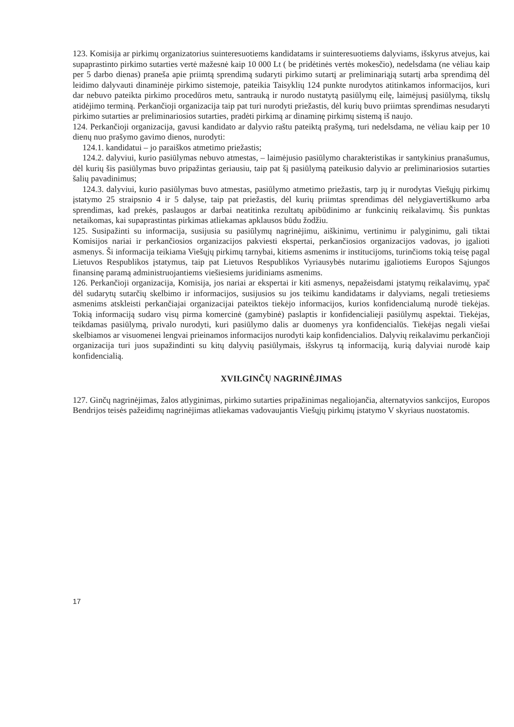123. Komisija ar pirkimų organizatorius suinteresuotiems kandidatams ir suinteresuotiems dalyviams, išskyrus atvejus, kai supaprastinto pirkimo sutarties vertė mažesnė kaip 10 000 Lt ( be pridėtinės vertės mokesčio), nedelsdama (ne vėliau kaip per 5 darbo dienas) praneša apie priimtą sprendimą sudaryti pirkimo sutartį ar preliminariąją sutartį arba sprendimą dėl leidimo dalyvauti dinaminėje pirkimo sistemoje, pateikia Taisyklių 124 punkte nurodytos atitinkamos informacijos, kuri dar nebuvo pateikta pirkimo procedūros metu, santrauką ir nurodo nustatytą pasiūlymų eilę, laimėjusį pasiūlymą, tikslų atidėjimo terminą. Perkančioji organizacija taip pat turi nurodyti priežastis, dėl kurių buvo priimtas sprendimas nesudaryti pirkimo sutarties ar preliminariosios sutarties, pradėti pirkimą ar dinaminę pirkimų sistemą iš naujo.
124. Perkančioji organizacija, gavusi kandidato ar dalyvio raštu pateiktą prašymą, turi nedelsdama, ne vėliau kaip per 10 dienų nuo prašymo gavimo dienos, nurodyti:
124.1. kandidatui – jo paraiškos atmetimo priežastis;
124.2. dalyviui, kurio pasiūlymas nebuvo atmestas, – laimėjusio pasiūlymo charakteristikas ir santykinius pranašumus, dėl kurių šis pasiūlymas buvo pripažintas geriausiu, taip pat šį pasiūlymą pateikusio dalyvio ar preliminariosios sutarties šalių pavadinimus;
124.3. dalyviui, kurio pasiūlymas buvo atmestas, pasiūlymo atmetimo priežastis, tarp jų ir nurodytas Viešųjų pirkimų įstatymo 25 straipsnio 4 ir 5 dalyse, taip pat priežastis, dėl kurių priimtas sprendimas dėl nelygiavertiškumo arba sprendimas, kad prekės, paslaugos ar darbai neatitinka rezultatų apibūdinimo ar funkcinių reikalavimų. Šis punktas netaikomas, kai supaprastintas pirkimas atliekamas apklausos būdu žodžiu.
125. Susipažinti su informacija, susijusia su pasiūlymų nagrinėjimu, aiškinimu, vertinimu ir palyginimu, gali tiktai Komisijos nariai ir perkančiosios organizacijos pakviesti ekspertai, perkančiosios organizacijos vadovas, jo įgalioti asmenys. Ši informacija teikiama Viešųjų pirkimų tarnybai, kitiems asmenims ir institucijoms, turinčioms tokią teisę pagal Lietuvos Respublikos įstatymus, taip pat Lietuvos Respublikos Vyriausybės nutarimu įgaliotiems Europos Sąjungos finansinę paramą administruojantiems viešiesiems juridiniams asmenims.
126. Perkančioji organizacija, Komisija, jos nariai ar ekspertai ir kiti asmenys, nepažeisdami įstatymų reikalavimų, ypač dėl sudarytų sutarčių skelbimo ir informacijos, susijusios su jos teikimu kandidatams ir dalyviams, negali tretiesiems asmenims atskleisti perkančiajai organizacijai pateiktos tiekėjo informacijos, kurios konfidencialumą nurodė tiekėjas. Tokią informaciją sudaro visų pirma komercinė (gamybinė) paslaptis ir konfidencialieji pasiūlymų aspektai. Tiekėjas, teikdamas pasiūlymą, privalo nurodyti, kuri pasiūlymo dalis ar duomenys yra konfidencialūs. Tiekėjas negali viešai skelbiamos ar visuomenei lengvai prieinamos informacijos nurodyti kaip konfidencialios. Dalyvių reikalavimu perkančioji organizacija turi juos supažindinti su kitų dalyvių pasiūlymais, išskyrus tą informaciją, kurią dalyviai nurodė kaip konfidencialią.
XVII.GINČŲ NAGRINĖJIMAS
127. Ginčų nagrinėjimas, žalos atlyginimas, pirkimo sutarties pripažinimas negaliojančia, alternatyvios sankcijos, Europos Bendrijos teisės pažeidimų nagrinėjimas atliekamas vadovaujantis Viešųjų pirkimų įstatymo V skyriaus nuostatomis.
17